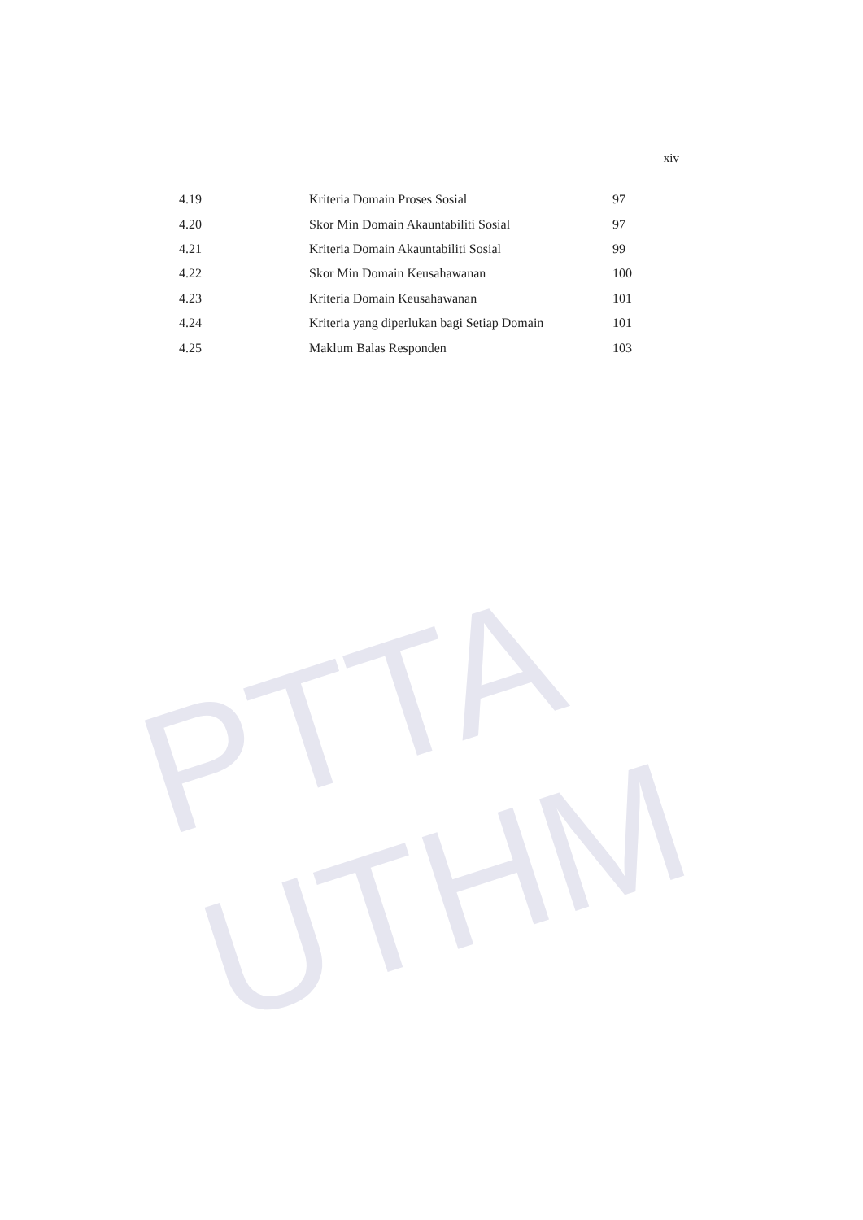PTTA UTHM
xiv
| 4.19 | Kriteria Domain Proses Sosial | 97 |
| 4.20 | Skor Min Domain Akauntabiliti Sosial | 97 |
| 4.21 | Kriteria Domain Akauntabiliti Sosial | 99 |
| 4.22 | Skor Min Domain Keusahawanan | 100 |
| 4.23 | Kriteria Domain Keusahawanan | 101 |
| 4.24 | Kriteria yang diperlukan bagi Setiap Domain | 101 |
| 4.25 | Maklum Balas Responden | 103 |